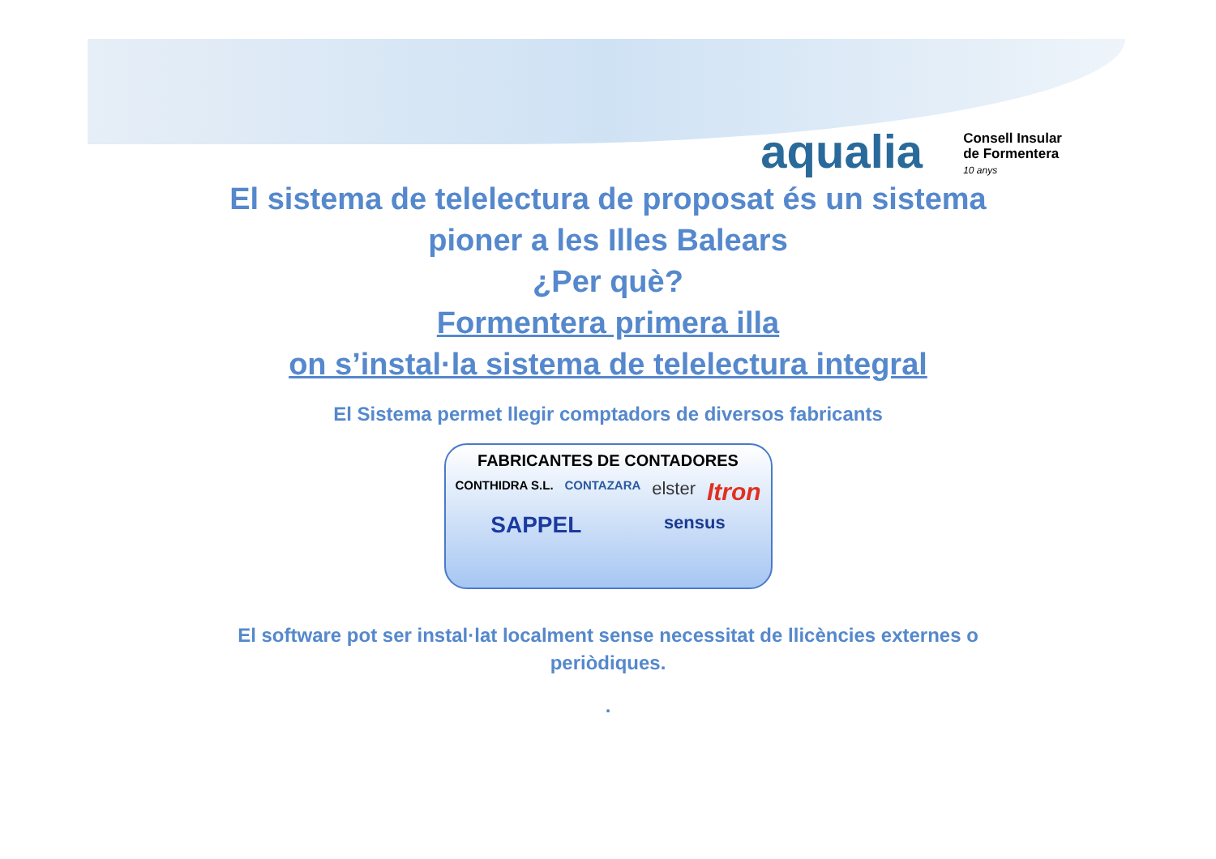aqualia Consell Insular
de Formentera
10 anys
El sistema de telelectura de proposat és un sistema
pioner a les Illes Balears
¿Per què?
Formentera primera illa
on s’instal·la sistema de telelectura integral
El Sistema permet llegir comptadors de diversos fabricants
FABRICANTES DE CONTADORES
CONTHIDRA S.L. CONTAZARA elster Itron SAPPEL sensus
El software pot ser instal·lat localment sense necessitat de llicències externes o
periòdiques.
.